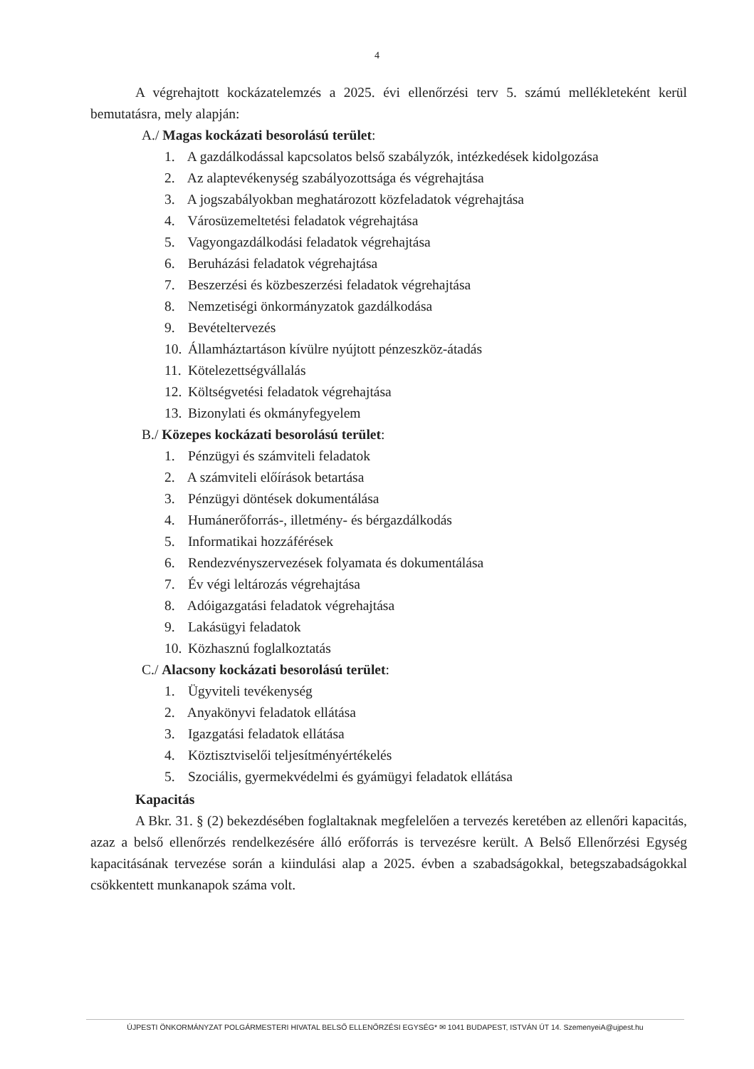4
A végrehajtott kockázatelemzés a 2025. évi ellenőrzési terv 5. számú mellékleteként kerül bemutatásra, mely alapján:
A./ Magas kockázati besorolású terület:
1. A gazdálkodással kapcsolatos belső szabályzók, intézkedések kidolgozása
2. Az alaptevékenység szabályozottsága és végrehajtása
3. A jogszabályokban meghatározott közfeladatok végrehajtása
4. Városüzemeltetési feladatok végrehajtása
5. Vagyongazdálkodási feladatok végrehajtása
6. Beruházási feladatok végrehajtása
7. Beszerzési és közbeszerzési feladatok végrehajtása
8. Nemzetiségi önkormányzatok gazdálkodása
9. Bevételtervezés
10. Államháztartáson kívülre nyújtott pénzeszköz-átadás
11. Kötelezettségvállalás
12. Költségvetési feladatok végrehajtása
13. Bizonylati és okmányfegyelem
B./ Közepes kockázati besorolású terület:
1. Pénzügyi és számviteli feladatok
2. A számviteli előírások betartása
3. Pénzügyi döntések dokumentálása
4. Humánerőforrás-, illetmény- és bérgazdálkodás
5. Informatikai hozzáférések
6. Rendezvényszervezések folyamata és dokumentálása
7. Év végi leltározás végrehajtása
8. Adóigazgatási feladatok végrehajtása
9. Lakásügyi feladatok
10. Közhasznú foglalkoztatás
C./ Alacsony kockázati besorolású terület:
1. Ügyviteli tevékenység
2. Anyakönyvi feladatok ellátása
3. Igazgatási feladatok ellátása
4. Köztisztviselői teljesítményértékelés
5. Szociális, gyermekvédelmi és gyámügyi feladatok ellátása
Kapacitás
A Bkr. 31. § (2) bekezdésében foglaltaknak megfelelően a tervezés keretében az ellenőri kapacitás, azaz a belső ellenőrzés rendelkezésére álló erőforrás is tervezésre került. A Belső Ellenőrzési Egység kapacitásának tervezése során a kiindulási alap a 2025. évben a szabadságokkal, betegszabadságokkal csökkentett munkanapok száma volt.
ÚJPESTI ÖNKORMÁNYZAT POLGÁRMESTERI HIVATAL BELSŐ ELLENŐRZÉSI EGYSÉG* ✉ 1041 BUDAPEST, ISTVÁN ÚT 14. SzemenyeiA@ujpest.hu